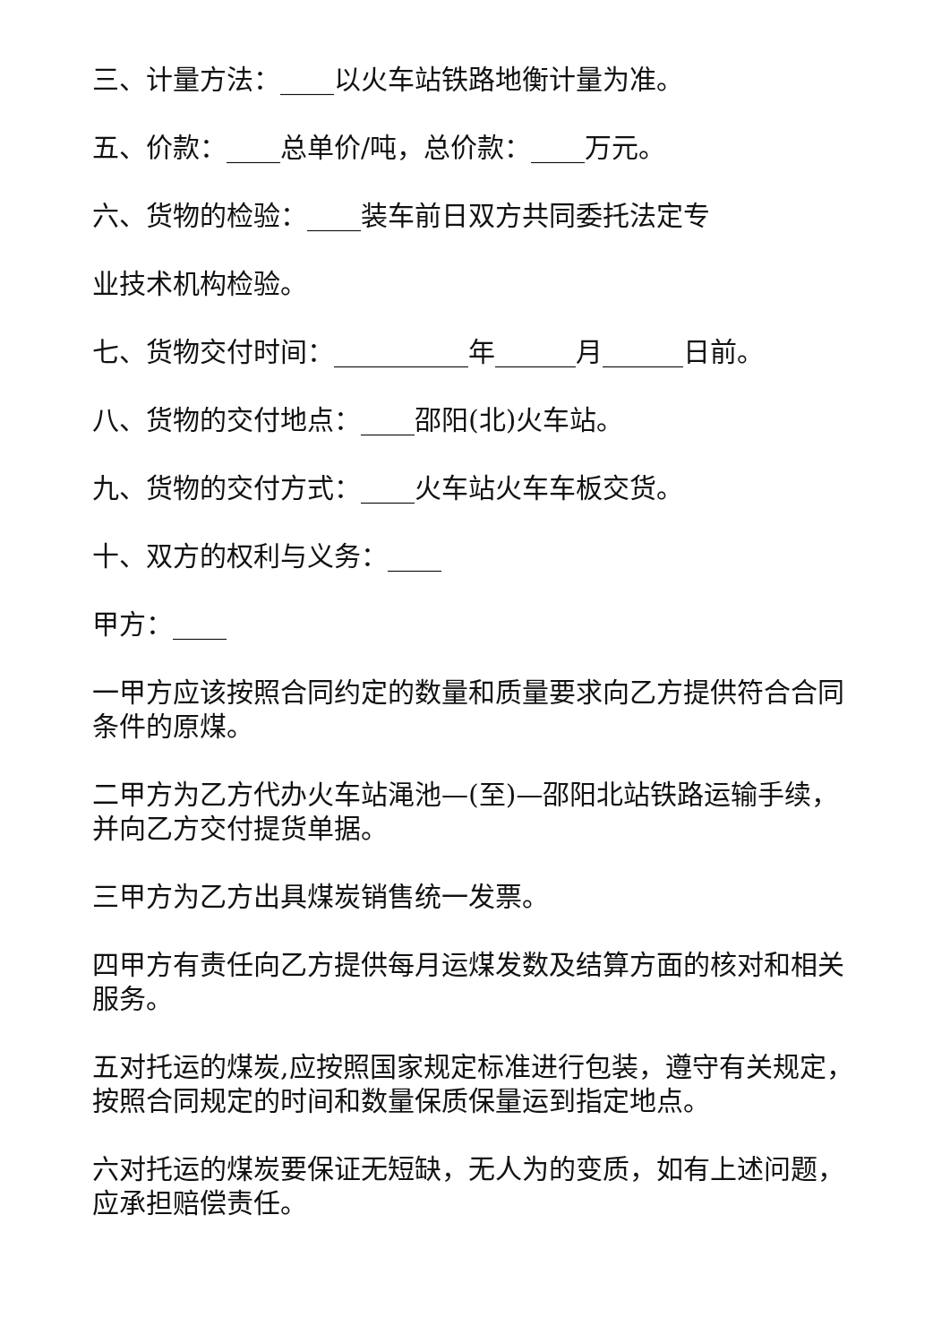三、计量方法：____以火车站铁路地衡计量为准。
五、价款：____总单价/吨，总价款：____万元。
六、货物的检验：____装车前日双方共同委托法定专
业技术机构检验。
七、货物交付时间：__________年______月______日前。
八、货物的交付地点：____邵阳(北)火车站。
九、货物的交付方式：____火车站火车车板交货。
十、双方的权利与义务：____
甲方：____
一甲方应该按照合同约定的数量和质量要求向乙方提供符合合同条件的原煤。
二甲方为乙方代办火车站渑池—(至)—邵阳北站铁路运输手续，并向乙方交付提货单据。
三甲方为乙方出具煤炭销售统一发票。
四甲方有责任向乙方提供每月运煤发数及结算方面的核对和相关服务。
五对托运的煤炭,应按照国家规定标准进行包装，遵守有关规定，按照合同规定的时间和数量保质保量运到指定地点。
六对托运的煤炭要保证无短缺，无人为的变质，如有上述问题，应承担赔偿责任。